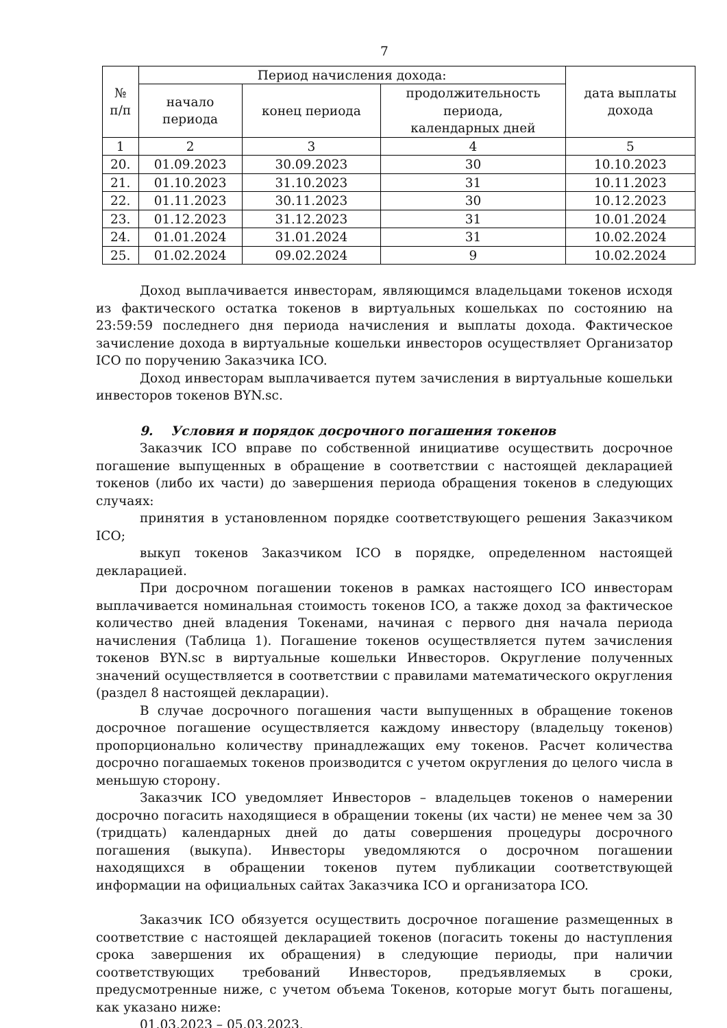7
| № п/п | Период начисления дохода: | | | дата выплаты дохода |
| --- | --- | --- | --- | --- |
| | начало периода | конец периода | продолжительность периода, календарных дней | |
| 1 | 2 | 3 | 4 | 5 |
| 20. | 01.09.2023 | 30.09.2023 | 30 | 10.10.2023 |
| 21. | 01.10.2023 | 31.10.2023 | 31 | 10.11.2023 |
| 22. | 01.11.2023 | 30.11.2023 | 30 | 10.12.2023 |
| 23. | 01.12.2023 | 31.12.2023 | 31 | 10.01.2024 |
| 24. | 01.01.2024 | 31.01.2024 | 31 | 10.02.2024 |
| 25. | 01.02.2024 | 09.02.2024 | 9 | 10.02.2024 |
Доход выплачивается инвесторам, являющимся владельцами токенов исходя из фактического остатка токенов в виртуальных кошельках по состоянию на 23:59:59 последнего дня периода начисления и выплаты дохода. Фактическое зачисление дохода в виртуальные кошельки инвесторов осуществляет Организатор ICO по поручению Заказчика ICO.
Доход инвесторам выплачивается путем зачисления в виртуальные кошельки инвесторов токенов BYN.sc.
9. Условия и порядок досрочного погашения токенов
Заказчик ICO вправе по собственной инициативе осуществить досрочное погашение выпущенных в обращение в соответствии с настоящей декларацией токенов (либо их части) до завершения периода обращения токенов в следующих случаях:
принятия в установленном порядке соответствующего решения Заказчиком ICO;
выкуп токенов Заказчиком ICO в порядке, определенном настоящей декларацией.
При досрочном погашении токенов в рамках настоящего ICO инвесторам выплачивается номинальная стоимость токенов ICO, а также доход за фактическое количество дней владения Токенами, начиная с первого дня начала периода начисления (Таблица 1). Погашение токенов осуществляется путем зачисления токенов BYN.sc в виртуальные кошельки Инвесторов. Округление полученных значений осуществляется в соответствии с правилами математического округления (раздел 8 настоящей декларации).
В случае досрочного погашения части выпущенных в обращение токенов досрочное погашение осуществляется каждому инвестору (владельцу токенов) пропорционально количеству принадлежащих ему токенов. Расчет количества досрочно погашаемых токенов производится с учетом округления до целого числа в меньшую сторону.
Заказчик ICO уведомляет Инвесторов – владельцев токенов о намерении досрочно погасить находящиеся в обращении токены (их части) не менее чем за 30 (тридцать) календарных дней до даты совершения процедуры досрочного погашения (выкупа). Инвесторы уведомляются о досрочном погашении находящихся в обращении токенов путем публикации соответствующей информации на официальных сайтах Заказчика ICO и организатора ICO.
Заказчик ICO обязуется осуществить досрочное погашение размещенных в соответствие с настоящей декларацией токенов (погасить токены до наступления срока завершения их обращения) в следующие периоды, при наличии соответствующих требований Инвесторов, предъявляемых в сроки, предусмотренные ниже, с учетом объема Токенов, которые могут быть погашены, как указано ниже:
01.03.2023 – 05.03.2023.